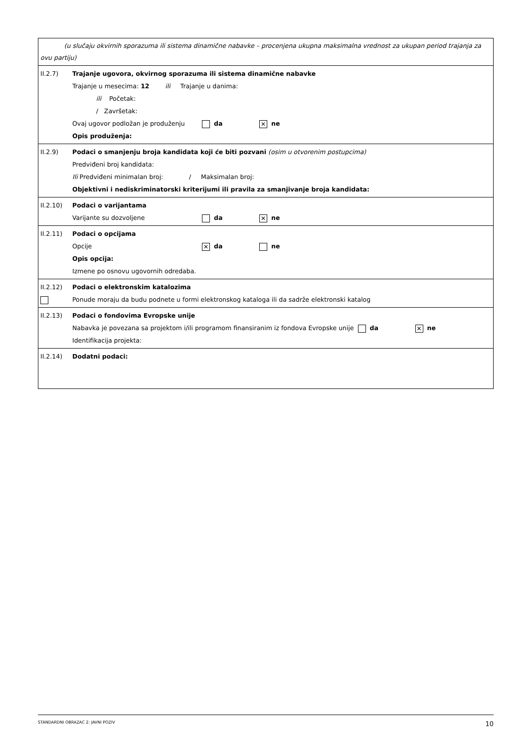| (u slučaju okvirnih sporazuma ili sistema dinamične nabavke – procenjena ukupna maksimalna vrednost za ukupan period trajanja za ovu partiju) | |
| II.2.7) | Trajanje ugovora, okvirnog sporazuma ili sistema dinamične nabavke Trajanje u mesecima: 12 ili Trajanje u danima: ili Početak: / Završetak: Ovaj ugovor podložan je produženju da ✕ ne Opis produženja: |
| II.2.9) | Podaci o smanjenju broja kandidata koji će biti pozvani (osim u otvorenim postupcima) Predviđeni broj kandidata: Ili Predviđeni minimalan broj: / Maksimalan broj: Objektivni i nediskriminatorski kriterijumi ili pravila za smanjivanje broja kandidata: |
| II.2.10) | Podaci o varijantama Varijante su dozvoljene da ✕ ne |
| II.2.11) | Podaci o opcijama Opcije ✕ da ne Opis opcija: Izmene po osnovu ugovornih odredaba. |
| II.2.12) | Podaci o elektronskim katalozima Ponude moraju da budu podnete u formi elektronskog kataloga ili da sadrže elektronski katalog |
| II.2.13) | Podaci o fondovima Evropske unije Nabavka je povezana sa projektom i/ili programom finansiranim iz fondova Evropske unije da ✕ ne Identifikacija projekta: |
| II.2.14) | Dodatni podaci: |
STANDARDNI OBRAZAC 2: JAVNI POZIV 10